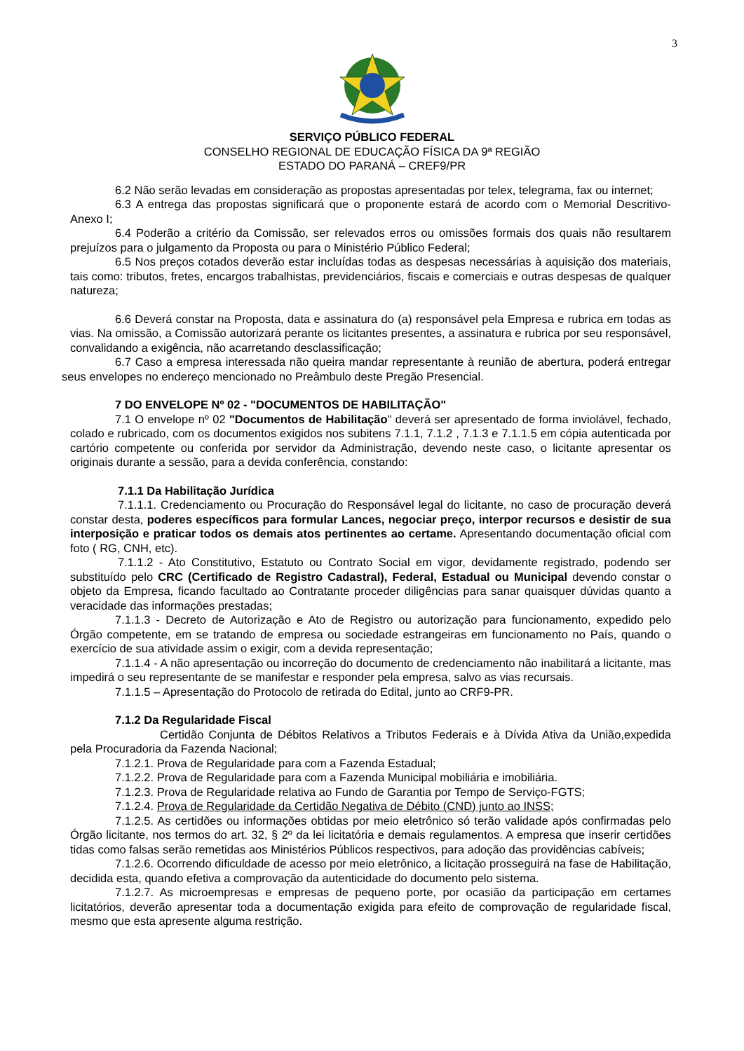3
SERVIÇO PÚBLICO FEDERAL
CONSELHO REGIONAL DE EDUCAÇÃO FÍSICA DA 9ª REGIÃO
ESTADO DO PARANÁ – CREF9/PR
6.2 Não serão levadas em consideração as propostas apresentadas por telex, telegrama, fax ou internet;
6.3 A entrega das propostas significará que o proponente estará de acordo com o Memorial Descritivo-Anexo I;
6.4 Poderão a critério da Comissão, ser relevados erros ou omissões formais dos quais não resultarem prejuízos para o julgamento da Proposta ou para o Ministério Público Federal;
6.5 Nos preços cotados deverão estar incluídas todas as despesas necessárias à aquisição dos materiais, tais como: tributos, fretes, encargos trabalhistas, previdenciários, fiscais e comerciais e outras despesas de qualquer natureza;
6.6 Deverá constar na Proposta, data e assinatura do (a) responsável pela Empresa e rubrica em todas as vias. Na omissão, a Comissão autorizará perante os licitantes presentes, a assinatura e rubrica por seu responsável, convalidando a exigência, não acarretando desclassificação;
6.7 Caso a empresa interessada não queira mandar representante à reunião de abertura, poderá entregar seus envelopes no endereço mencionado no Preâmbulo deste Pregão Presencial.
7 DO ENVELOPE Nº 02 - "DOCUMENTOS DE HABILITAÇÃO"
7.1 O envelope nº 02 "Documentos de Habilitação" deverá ser apresentado de forma inviolável, fechado, colado e rubricado, com os documentos exigidos nos subitens 7.1.1, 7.1.2 , 7.1.3 e 7.1.1.5 em cópia autenticada por cartório competente ou conferida por servidor da Administração, devendo neste caso, o licitante apresentar os originais durante a sessão, para a devida conferência, constando:
7.1.1 Da Habilitação Jurídica
7.1.1.1. Credenciamento ou Procuração do Responsável legal do licitante, no caso de procuração deverá constar desta, poderes específicos para formular Lances, negociar preço, interpor recursos e desistir de sua interposição e praticar todos os demais atos pertinentes ao certame. Apresentando documentação oficial com foto ( RG, CNH, etc).
7.1.1.2 - Ato Constitutivo, Estatuto ou Contrato Social em vigor, devidamente registrado, podendo ser substituído pelo CRC (Certificado de Registro Cadastral), Federal, Estadual ou Municipal devendo constar o objeto da Empresa, ficando facultado ao Contratante proceder diligências para sanar quaisquer dúvidas quanto a veracidade das informações prestadas;
7.1.1.3 - Decreto de Autorização e Ato de Registro ou autorização para funcionamento, expedido pelo Órgão competente, em se tratando de empresa ou sociedade estrangeiras em funcionamento no País, quando o exercício de sua atividade assim o exigir, com a devida representação;
7.1.1.4 - A não apresentação ou incorreção do documento de credenciamento não inabilitará a licitante, mas impedirá o seu representante de se manifestar e responder pela empresa, salvo as vias recursais.
7.1.1.5 – Apresentação do Protocolo de retirada do Edital, junto ao CRF9-PR.
7.1.2 Da Regularidade Fiscal
Certidão Conjunta de Débitos Relativos a Tributos Federais e à Dívida Ativa da União,expedida pela Procuradoria da Fazenda Nacional;
7.1.2.1. Prova de Regularidade para com a Fazenda Estadual;
7.1.2.2. Prova de Regularidade para com a Fazenda Municipal mobiliária e imobiliária.
7.1.2.3. Prova de Regularidade relativa ao Fundo de Garantia por Tempo de Serviço-FGTS;
7.1.2.4. Prova de Regularidade da Certidão Negativa de Débito (CND) junto ao INSS;
7.1.2.5. As certidões ou informações obtidas por meio eletrônico só terão validade após confirmadas pelo Órgão licitante, nos termos do art. 32, § 2º da lei licitatória e demais regulamentos. A empresa que inserir certidões tidas como falsas serão remetidas aos Ministérios Públicos respectivos, para adoção das providências cabíveis;
7.1.2.6. Ocorrendo dificuldade de acesso por meio eletrônico, a licitação prosseguirá na fase de Habilitação, decidida esta, quando efetiva a comprovação da autenticidade do documento pelo sistema.
7.1.2.7. As microempresas e empresas de pequeno porte, por ocasião da participação em certames licitatórios, deverão apresentar toda a documentação exigida para efeito de comprovação de regularidade fiscal, mesmo que esta apresente alguma restrição.